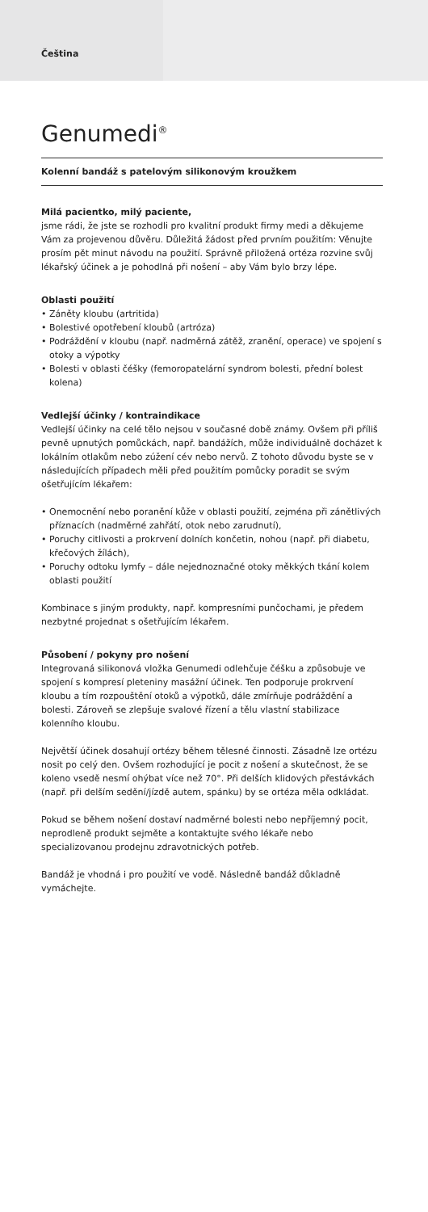Čeština
Genumedi<sup>®</sup>
Kolenní bandáž s patelovým silikonovým kroužkem
Milá pacientko, milý paciente,
jsme rádi, že jste se rozhodli pro kvalitní produkt firmy medi a děkujeme Vám za projevenou důvěru. Důležitá žádost před prvním použitím: Věnujte prosím pět minut návodu na použití. Správně přiložená ortéza rozvine svůj lékařský účinek a je pohodlná při nošení – aby Vám bylo brzy lépe.
Oblasti použití
• Záněty kloubu (artritida)
• Bolestivé opotřebení kloubů (artróza)
• Podráždění v kloubu (např. nadměrná zátěž, zranění, operace) ve spojení s otoky a výpotky
• Bolesti v oblasti čéšky (femoropatelární syndrom bolesti, přední bolest kolena)
Vedlejší účinky / kontraindikace
Vedlejší účinky na celé tělo nejsou v současné době známy. Ovšem při příliš pevně upnutých pomůckách, např. bandážích, může individuálně docházet k lokálním otlakům nebo zúžení cév nebo nervů. Z tohoto důvodu byste se v následujících případech měli před použitím pomůcky poradit se svým ošetřujícím lékařem:
• Onemocnění nebo poranění kůže v oblasti použití, zejména při zánětlivých příznacích (nadměrné zahřátí, otok nebo zarudnutí),
• Poruchy citlivosti a prokrvení dolních končetin, nohou (např. při diabetu, křečových žílách),
• Poruchy odtoku lymfy – dále nejednoznačné otoky měkkých tkání kolem oblasti použití
Kombinace s jiným produkty, např. kompresními punčochami, je předem nezbytné projednat s ošetřujícím lékařem.
Působení / pokyny pro nošení
Integrovaná silikonová vložka Genumedi odlehčuje čéšku a způsobuje ve spojení s kompresí pleteniny masážní účinek. Ten podporuje prokrvení kloubu a tím rozpouštění otoků a výpotků, dále zmírňuje podráždění a bolesti. Zároveň se zlepšuje svalové řízení a tělu vlastní stabilizace kolenního kloubu.
Největší účinek dosahují ortézy během tělesné činnosti. Zásadně lze ortézu nosit po celý den. Ovšem rozhodující je pocit z nošení a skutečnost, že se koleno vsedě nesmí ohýbat více než 70°. Při delších klidových přestávkách (např. při delším sedění/jízdě autem, spánku) by se ortéza měla odkládat.
Pokud se během nošení dostaví nadměrné bolesti nebo nepříjemný pocit, neprodleně produkt sejměte a kontaktujte svého lékaře nebo specializovanou prodejnu zdravotnických potřeb.
Bandáž je vhodná i pro použití ve vodě. Následně bandáž důkladně vymáchejte.